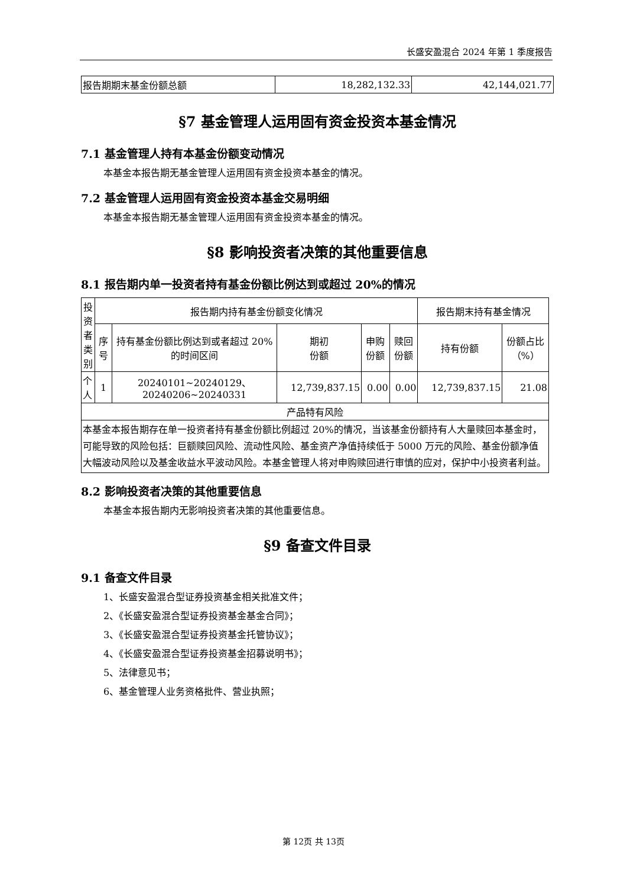长盛安盈混合 2024 年第 1 季度报告
| 报告期期末基金份额总额 | 18,282,132.33 | 42,144,021.77 |
§7 基金管理人运用固有资金投资本基金情况
7.1 基金管理人持有本基金份额变动情况
本基金本报告期无基金管理人运用固有资金投资本基金的情况。
7.2 基金管理人运用固有资金投资本基金交易明细
本基金本报告期无基金管理人运用固有资金投资本基金的情况。
§8 影响投资者决策的其他重要信息
8.1 报告期内单一投资者持有基金份额比例达到或超过 20%的情况
| 投资者类别 | 报告期内持有基金份额变化情况 | | | | | 报告期末持有基金情况 | |
| --- | --- | --- | --- | --- | --- | --- | --- |
| | 序号 | 持有基金份额比例达到或者超过 20%的时间区间 | 期初 份额 | 申购 份额 | 赎回 份额 | 持有份额 | 份额占比（%） |
| 个人 | 1 | 20240101~20240129、20240206~20240331 | 12,739,837.15 | 0.00 | 0.00 | 12,739,837.15 | 21.08 |
| 产品特有风险 | | | | | | | |
| 本基金本报告期存在单一投资者持有基金份额比例超过 20%的情况，当该基金份额持有人大量赎回本基金时，可能导致的风险包括：巨额赎回风险、流动性风险、基金资产净值持续低于 5000 万元的风险、基金份额净值大幅波动风险以及基金收益水平波动风险。本基金管理人将对申购赎回进行审慎的应对，保护中小投资者利益。 | | | | | | | |
8.2 影响投资者决策的其他重要信息
本基金本报告期内无影响投资者决策的其他重要信息。
§9 备查文件目录
9.1 备查文件目录
1、长盛安盈混合型证券投资基金相关批准文件；
2、《长盛安盈混合型证券投资基金基金合同》；
3、《长盛安盈混合型证券投资基金托管协议》；
4、《长盛安盈混合型证券投资基金招募说明书》；
5、法律意见书；
6、基金管理人业务资格批件、营业执照；
第 12页 共 13页